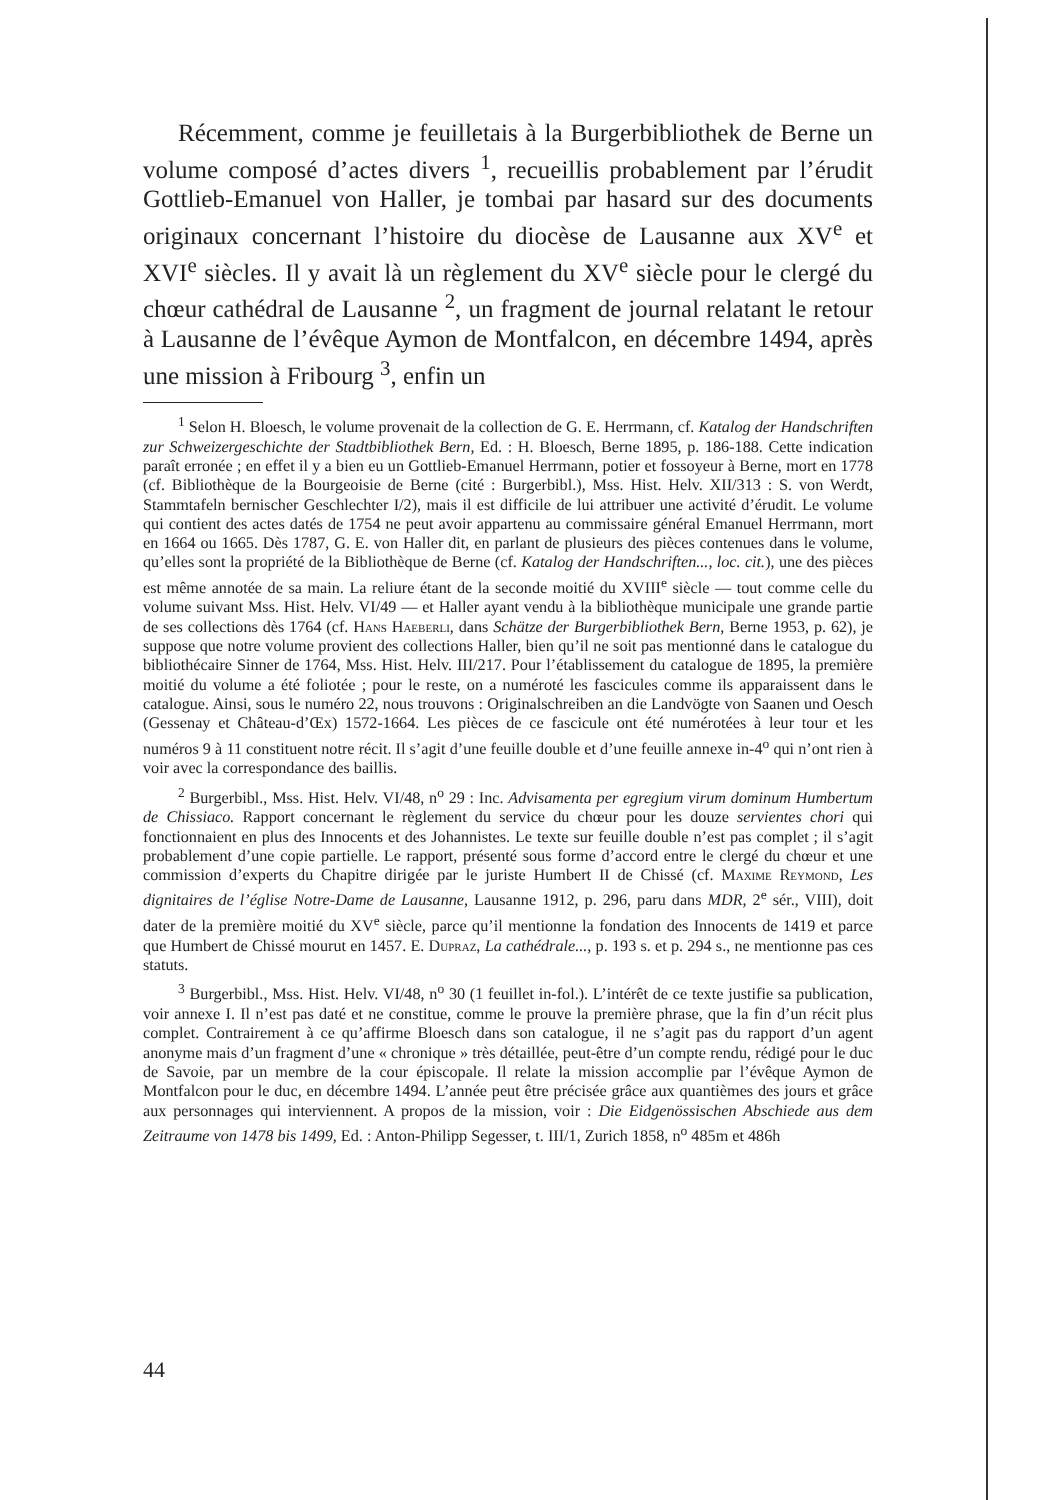Récemment, comme je feuilletais à la Burgerbibliothek de Berne un volume composé d’actes divers <sup>1</sup>, recueillis probablement par l’érudit Gottlieb-Emanuel von Haller, je tombai par hasard sur des documents originaux concernant l’histoire du diocèse de Lausanne aux XV<sup>e</sup> et XVI<sup>e</sup> siècles. Il y avait là un règlement du XV<sup>e</sup> siècle pour le clergé du chœur cathédral de Lausanne <sup>2</sup>, un fragment de journal relatant le retour à Lausanne de l’évêque Aymon de Montfalcon, en décembre 1494, après une mission à Fribourg <sup>3</sup>, enfin un
<sup>1</sup> Selon H. Bloesch, le volume provenait de la collection de G. E. Herrmann, cf. Katalog der Handschriften zur Schweizergeschichte der Stadtbibliothek Bern, Ed. : H. Bloesch, Berne 1895, p. 186-188. Cette indication paraît erronée ; en effet il y a bien eu un Gottlieb-Emanuel Herrmann, potier et fossoyeur à Berne, mort en 1778 (cf. Bibliothèque de la Bourgeoisie de Berne (cité : Burgerbibl.), Mss. Hist. Helv. XII/313 : S. von Werdt, Stammtafeln bernischer Geschlechter I/2), mais il est difficile de lui attribuer une activité d’érudit. Le volume qui contient des actes datés de 1754 ne peut avoir appartenu au commissaire général Emanuel Herrmann, mort en 1664 ou 1665. Dès 1787, G. E. von Haller dit, en parlant de plusieurs des pièces contenues dans le volume, qu’elles sont la propriété de la Bibliothèque de Berne (cf. Katalog der Handschriften..., loc. cit.), une des pièces est même annotée de sa main. La reliure étant de la seconde moitié du XVIII<sup>e</sup> siècle — tout comme celle du volume suivant Mss. Hist. Helv. VI/49 — et Haller ayant vendu à la bibliothèque municipale une grande partie de ses collections dès 1764 (cf. Hans Haeberli, dans Schätze der Burgerbibliothek Bern, Berne 1953, p. 62), je suppose que notre volume provient des collections Haller, bien qu’il ne soit pas mentionné dans le catalogue du bibliothécaire Sinner de 1764, Mss. Hist. Helv. III/217. Pour l’établissement du catalogue de 1895, la première moitié du volume a été foliotée ; pour le reste, on a numéroté les fascicules comme ils apparaissent dans le catalogue. Ainsi, sous le numéro 22, nous trouvons : Originalschreiben an die Landvögte von Saanen und Oesch (Gessenay et Château-d’Œx) 1572-1664. Les pièces de ce fascicule ont été numérotées à leur tour et les numéros 9 à 11 constituent notre récit. Il s’agit d’une feuille double et d’une feuille annexe in-4<sup>o</sup> qui n’ont rien à voir avec la correspondance des baillis.
<sup>2</sup> Burgerbibl., Mss. Hist. Helv. VI/48, n<sup>o</sup> 29 : Inc. Advisamenta per egregium virum dominum Humbertum de Chissiaco. Rapport concernant le règlement du service du chœur pour les douze servientes chori qui fonctionnaient en plus des Innocents et des Johannistes. Le texte sur feuille double n’est pas complet ; il s’agit probablement d’une copie partielle. Le rapport, présenté sous forme d’accord entre le clergé du chœur et une commission d’experts du Chapitre dirigée par le juriste Humbert II de Chissé (cf. Maxime Reymond, Les dignitaires de l’église Notre-Dame de Lausanne, Lausanne 1912, p. 296, paru dans MDR, 2<sup>e</sup> sér., VIII), doit dater de la première moitié du XV<sup>e</sup> siècle, parce qu’il mentionne la fondation des Innocents de 1419 et parce que Humbert de Chissé mourut en 1457. E. Dupraz, La cathédrale..., p. 193 s. et p. 294 s., ne mentionne pas ces statuts.
<sup>3</sup> Burgerbibl., Mss. Hist. Helv. VI/48, n<sup>o</sup> 30 (1 feuillet in-fol.). L’intérêt de ce texte justifie sa publication, voir annexe I. Il n’est pas daté et ne constitue, comme le prouve la première phrase, que la fin d’un récit plus complet. Contrairement à ce qu’affirme Bloesch dans son catalogue, il ne s’agit pas du rapport d’un agent anonyme mais d’un fragment d’une « chronique » très détaillée, peut-être d’un compte rendu, rédigé pour le duc de Savoie, par un membre de la cour épiscopale. Il relate la mission accomplie par l’évêque Aymon de Montfalcon pour le duc, en décembre 1494. L’année peut être précisée grâce aux quantièmes des jours et grâce aux personnages qui interviennent. A propos de la mission, voir : Die Eidgenössischen Abschiede aus dem Zeitraume von 1478 bis 1499, Ed. : Anton-Philipp Segesser, t. III/1, Zurich 1858, n<sup>o</sup> 485m et 486h
44